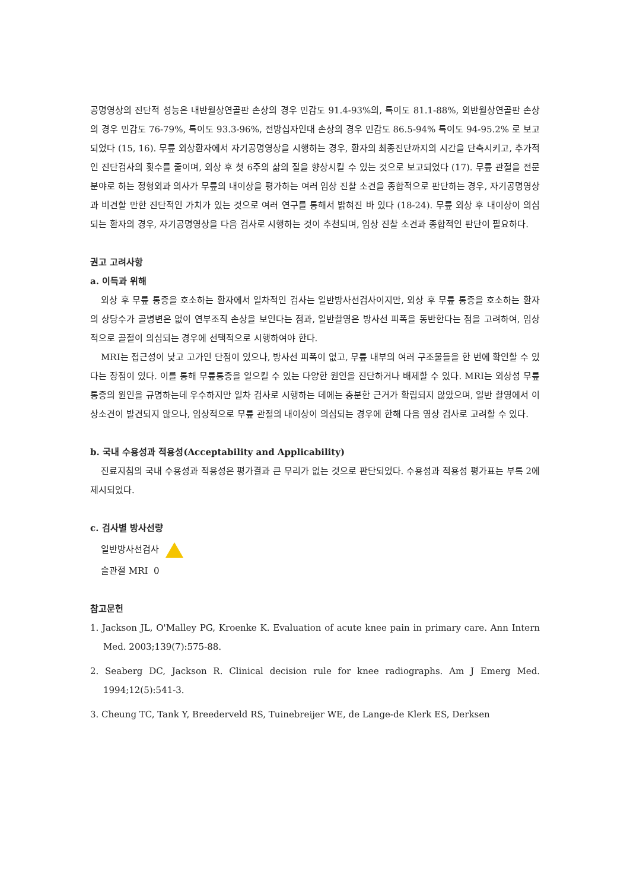공명영상의 진단적 성능은 내반월상연골판 손상의 경우 민감도 91.4-93%의, 특이도 81.1-88%, 외반월상연골판 손상의 경우 민감도 76-79%, 특이도 93.3-96%, 전방십자인대 손상의 경우 민감도 86.5-94% 특이도 94-95.2% 로 보고되었다 (15, 16). 무릎 외상환자에서 자기공명영상을 시행하는 경우, 환자의 최종진단까지의 시간을 단축시키고, 추가적인 진단검사의 횟수를 줄이며, 외상 후 첫 6주의 삶의 질을 향상시킬 수 있는 것으로 보고되었다 (17). 무릎 관절을 전문분야로 하는 정형외과 의사가 무릎의 내이상을 평가하는 여러 임상 진찰 소견을 종합적으로 판단하는 경우, 자기공명영상과 비견할 만한 진단적인 가치가 있는 것으로 여러 연구를 통해서 밝혀진 바 있다 (18-24). 무릎 외상 후 내이상이 의심되는 환자의 경우, 자기공명영상을 다음 검사로 시행하는 것이 추천되며, 임상 진찰 소견과 종합적인 판단이 필요하다.
권고 고려사항
a. 이득과 위해
외상 후 무릎 통증을 호소하는 환자에서 일차적인 검사는 일반방사선검사이지만, 외상 후 무릎 통증을 호소하는 환자의 상당수가 골병변은 없이 연부조직 손상을 보인다는 점과, 일반촬영은 방사선 피폭을 동반한다는 점을 고려하여, 임상적으로 골절이 의심되는 경우에 선택적으로 시행하여야 한다.
MRI는 접근성이 낮고 고가인 단점이 있으나, 방사선 피폭이 없고, 무릎 내부의 여러 구조물들을 한 번에 확인할 수 있다는 장점이 있다. 이를 통해 무릎통증을 일으킬 수 있는 다양한 원인을 진단하거나 배제할 수 있다. MRI는 외상성 무릎 통증의 원인을 규명하는데 우수하지만 일차 검사로 시행하는 데에는 충분한 근거가 확립되지 않았으며, 일반 촬영에서 이상소견이 발견되지 않으나, 임상적으로 무릎 관절의 내이상이 의심되는 경우에 한해 다음 영상 검사로 고려할 수 있다.
b. 국내 수용성과 적용성(Acceptability and Applicability)
진료지침의 국내 수용성과 적용성은 평가결과 큰 무리가 없는 것으로 판단되었다. 수용성과 적용성 평가표는 부록 2에 제시되었다.
c. 검사별 방사선량
일반방사선검사
슬관절 MRI 0
참고문헌
1. Jackson JL, O'Malley PG, Kroenke K. Evaluation of acute knee pain in primary care. Ann Intern Med. 2003;139(7):575-88.
2. Seaberg DC, Jackson R. Clinical decision rule for knee radiographs. Am J Emerg Med. 1994;12(5):541-3.
3. Cheung TC, Tank Y, Breederveld RS, Tuinebreijer WE, de Lange-de Klerk ES, Derksen